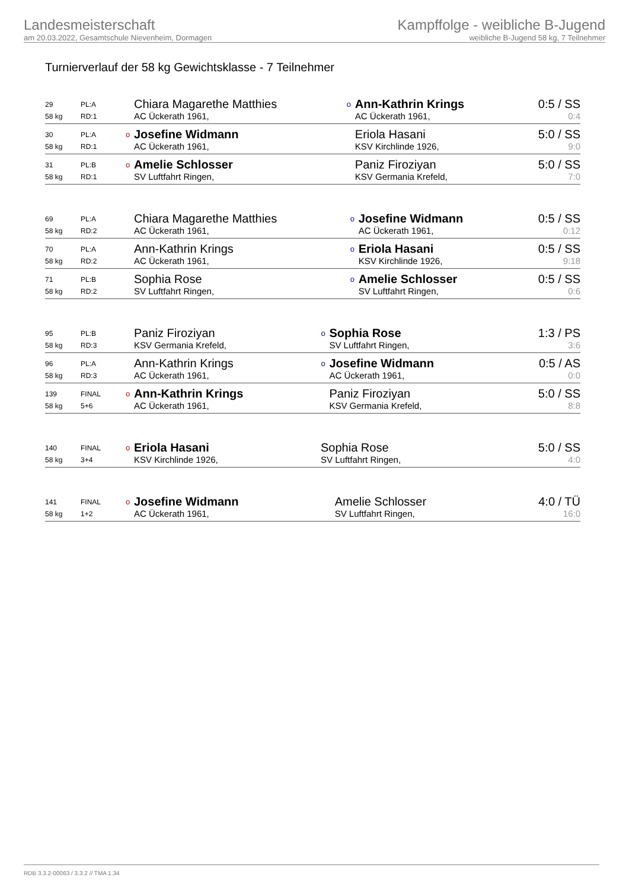Landesmeisterschaft
am 20.03.2022, Gesamtschule Nievenheim, Dormagen
Kampffolge - weibliche B-Jugend
weibliche B-Jugend 58 kg, 7 Teilnehmer
Turnierverlauf der 58 kg Gewichtsklasse - 7 Teilnehmer
| 29 | PL:A | | Chiara Magarethe Matthies | o | Ann-Kathrin Krings | 0:5 / SS |
| 58 kg | RD:1 | | AC Ückerath 1961, | | AC Ückerath 1961, | 0:4 |
| 30 | PL:A | o | Josefine Widmann | | Eriola Hasani | 5:0 / SS |
| 58 kg | RD:1 | | AC Ückerath 1961, | | KSV Kirchlinde 1926, | 9:0 |
| 31 | PL:B | o | Amelie Schlosser | | Paniz Firoziyan | 5:0 / SS |
| 58 kg | RD:1 | | SV Luftfahrt Ringen, | | KSV Germania Krefeld, | 7:0 |
| 69 | PL:A | | Chiara Magarethe Matthies | o | Josefine Widmann | 0:5 / SS |
| 58 kg | RD:2 | | AC Ückerath 1961, | | AC Ückerath 1961, | 0:12 |
| 70 | PL:A | | Ann-Kathrin Krings | o | Eriola Hasani | 0:5 / SS |
| 58 kg | RD:2 | | AC Ückerath 1961, | | KSV Kirchlinde 1926, | 9:18 |
| 71 | PL:B | | Sophia Rose | o | Amelie Schlosser | 0:5 / SS |
| 58 kg | RD:2 | | SV Luftfahrt Ringen, | | SV Luftfahrt Ringen, | 0:6 |
| 95 | PL:B | | Paniz Firoziyan | o | Sophia Rose | 1:3 / PS |
| 58 kg | RD:3 | | KSV Germania Krefeld, | | SV Luftfahrt Ringen, | 3:6 |
| 96 | PL:A | | Ann-Kathrin Krings | o | Josefine Widmann | 0:5 / AS |
| 58 kg | RD:3 | | AC Ückerath 1961, | | AC Ückerath 1961, | 0:0 |
| 139 | FINAL | o | Ann-Kathrin Krings | | Paniz Firoziyan | 5:0 / SS |
| 58 kg | 5+6 | | AC Ückerath 1961, | | KSV Germania Krefeld, | 8:8 |
| 140 | FINAL | o | Eriola Hasani | | Sophia Rose | 5:0 / SS |
| 58 kg | 3+4 | | KSV Kirchlinde 1926, | | SV Luftfahrt Ringen, | 4:0 |
| 141 | FINAL | o | Josefine Widmann | | Amelie Schlosser | 4:0 / TÜ |
| 58 kg | 1+2 | | AC Ückerath 1961, | | SV Luftfahrt Ringen, | 16:0 |
RDB 3.3.2-00063 / 3.3.2 // TMA 1.34